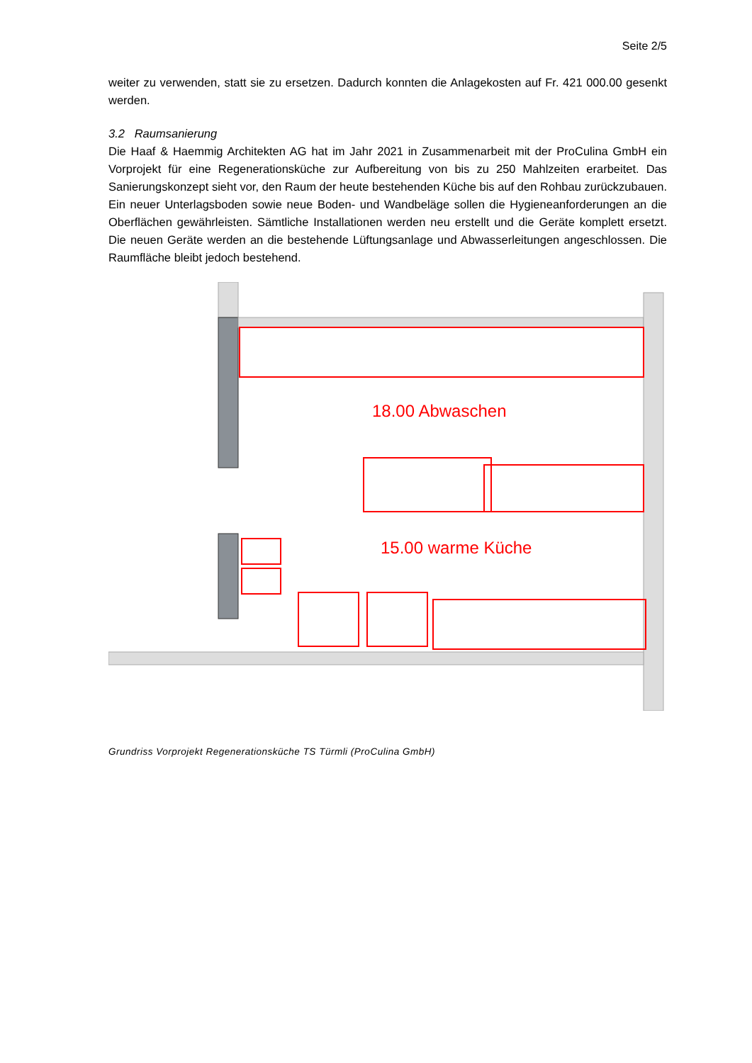Seite 2/5
weiter zu verwenden, statt sie zu ersetzen. Dadurch konnten die Anlagekosten auf Fr. 421 000.00 gesenkt werden.
3.2 Raumsanierung
Die Haaf & Haemmig Architekten AG hat im Jahr 2021 in Zusammenarbeit mit der ProCulina GmbH ein Vorprojekt für eine Regenerationsküche zur Aufbereitung von bis zu 250 Mahlzeiten erarbeitet. Das Sanierungskonzept sieht vor, den Raum der heute bestehenden Küche bis auf den Rohbau zurückzubauen. Ein neuer Unterlagsboden sowie neue Boden- und Wandbeläge sollen die Hygieneanforderungen an die Oberflächen gewährleisten. Sämtliche Installationen werden neu erstellt und die Geräte komplett ersetzt. Die neuen Geräte werden an die bestehende Lüftungsanlage und Abwasserleitungen angeschlossen. Die Raumfläche bleibt jedoch bestehend.
18.00 Abwaschen
15.00 warme Küche
Grundriss Vorprojekt Regenerationsküche TS Türmli (ProCulina GmbH)